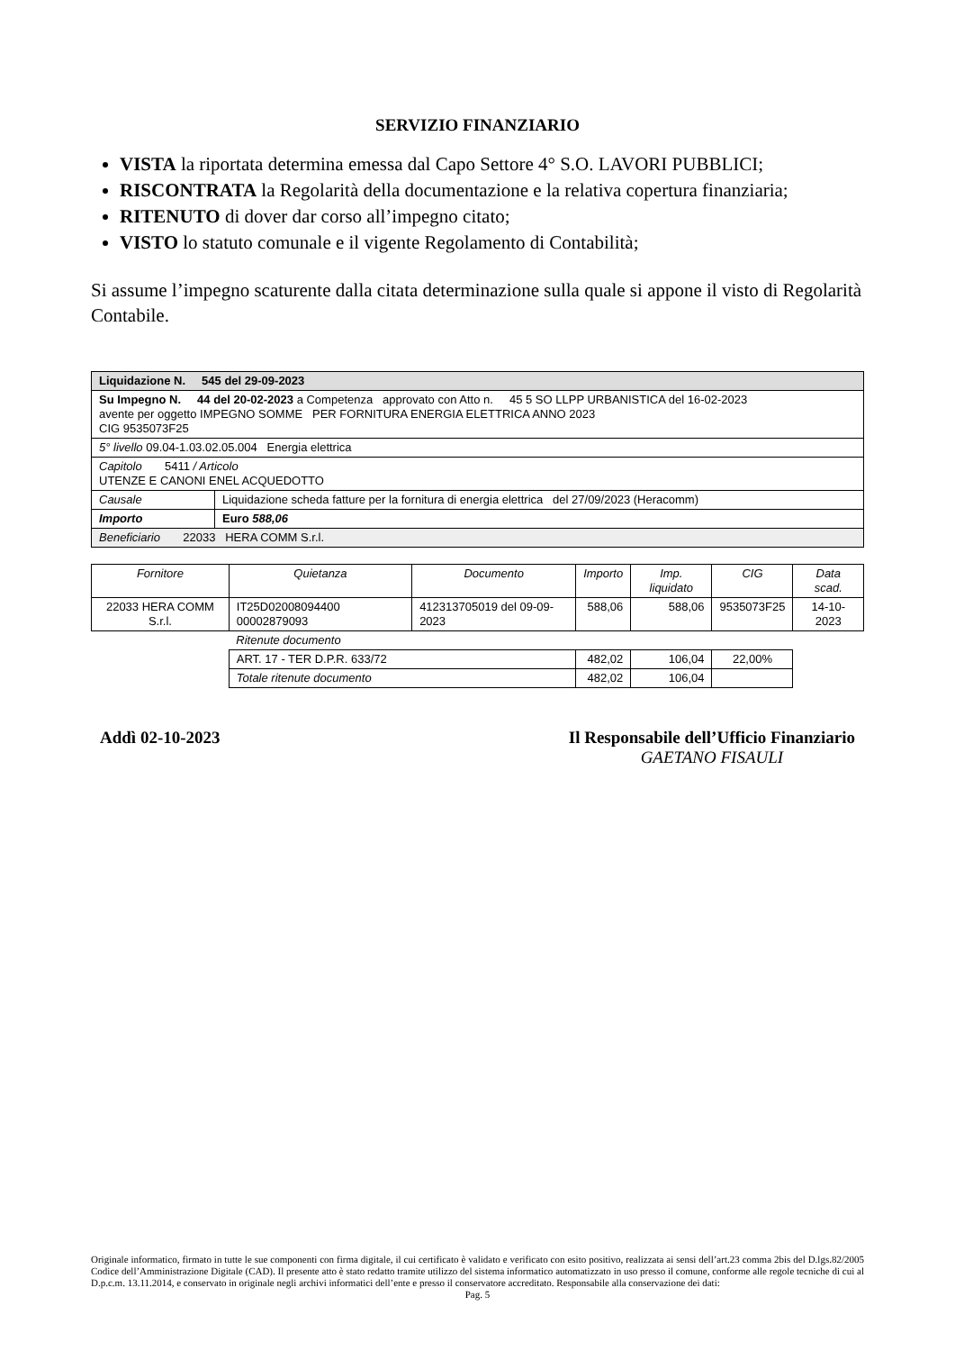SERVIZIO FINANZIARIO
VISTA la riportata determina emessa dal Capo Settore 4° S.O. LAVORI PUBBLICI;
RISCONTRATA la Regolarità della documentazione e la relativa copertura finanziaria;
RITENUTO di dover dar corso all’impegno citato;
VISTO lo statuto comunale e il vigente Regolamento di Contabilità;
Si assume l’impegno scaturente dalla citata determinazione sulla quale si appone il visto di Regolarità Contabile.
| Liquidazione N. 545 del 29-09-2023 | |
| Su Impegno N. 44 del 20-02-2023 a Competenza approvato con Atto n. 45 5 SO LLPP URBANISTICA del 16-02-2023 avente per oggetto IMPEGNO SOMME PER FORNITURA ENERGIA ELETTRICA ANNO 2023 CIG 9535073F25 | |
| 5° livello 09.04-1.03.02.05.004 Energia elettrica | |
| Capitolo 5411 / Articolo UTENZE E CANONI ENEL ACQUEDOTTO | |
| Causale | Liquidazione scheda fatture per la fornitura di energia elettrica del 27/09/2023 (Heracomm) |
| Importo | Euro 588,06 |
| Beneficiario 22033 HERA COMM S.r.l. | |
| Fornitore | Quietanza | Documento | Importo | Imp. liquidato | CIG | Data scad. |
| --- | --- | --- | --- | --- | --- | --- |
| 22033 HERA COMM S.r.l. | IT25D02008094400 00002879093 | 412313705019 del 09-09-2023 | 588,06 | 588,06 | 9535073F25 | 14-10-2023 |
| | Ritenute documento | | | | | |
| | ART. 17 - TER D.P.R. 633/72 | | 482,02 | 106,04 | 22,00% | |
| | Totale ritenute documento | | 482,02 | 106,04 | | |
Addì 02-10-2023 Il Responsabile dell’Ufficio Finanziario
GAETANO FISAULI
Originale informatico, firmato in tutte le sue componenti con firma digitale, il cui certificato è validato e verificato con esito positivo, realizzata ai sensi dell’art.23 comma 2bis del D.lgs.82/2005 Codice dell’Amministrazione Digitale (CAD). Il presente atto è stato redatto tramite utilizzo del sistema informatico automatizzato in uso presso il comune, conforme alle regole tecniche di cui al D.p.c.m. 13.11.2014, e conservato in originale negli archivi informatici dell’ente e presso il conservatore accreditato. Responsabile alla conservazione dei dati:
Pag. 5